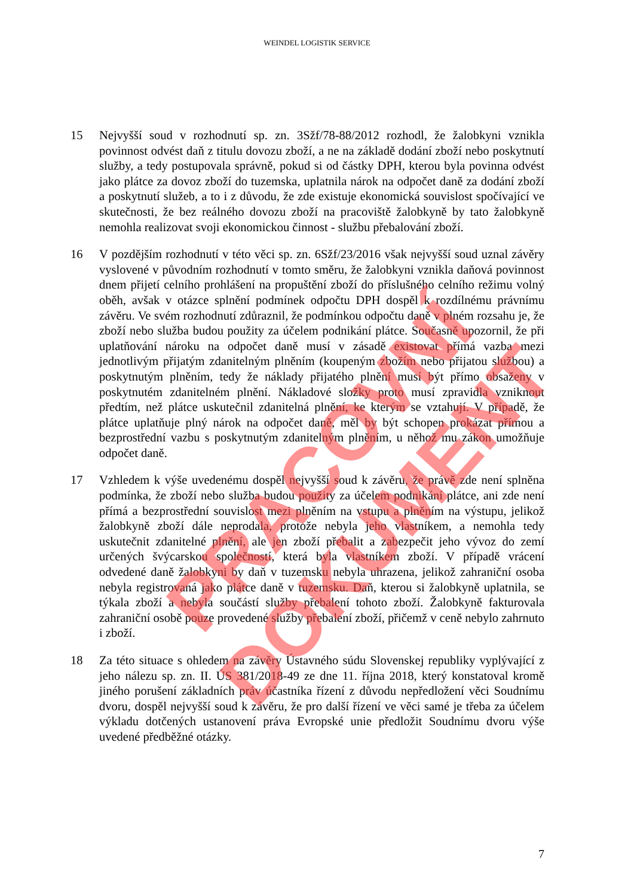WEINDEL LOGISTIK SERVICE
15 Nejvyšší soud v rozhodnutí sp. zn. 3Sžf/78-88/2012 rozhodl, že žalobkyni vznikla povinnost odvést daň z titulu dovozu zboží, a ne na základě dodání zboží nebo poskytnutí služby, a tedy postupovala správně, pokud si od částky DPH, kterou byla povinna odvést jako plátce za dovoz zboží do tuzemska, uplatnila nárok na odpočet daně za dodání zboží a poskytnutí služeb, a to i z důvodu, že zde existuje ekonomická souvislost spočívající ve skutečnosti, že bez reálného dovozu zboží na pracoviště žalobkyně by tato žalobkyně nemohla realizovat svoji ekonomickou činnost - službu přebalování zboží.
16 V pozdějším rozhodnutí v této věci sp. zn. 6Sžf/23/2016 však nejvyšší soud uznal závěry vyslovené v původním rozhodnutí v tomto směru, že žalobkyni vznikla daňová povinnost dnem přijetí celního prohlášení na propuštění zboží do příslušného celního režimu volný oběh, avšak v otázce splnění podmínek odpočtu DPH dospěl k rozdílnému právnímu závěru. Ve svém rozhodnutí zdůraznil, že podmínkou odpočtu daně v plném rozsahu je, že zboží nebo služba budou použity za účelem podnikání plátce. Současně upozornil, že při uplatňování nároku na odpočet daně musí v zásadě existovat přímá vazba mezi jednotlivým přijatým zdanitelným plněním (koupeným zbožím nebo přijatou službou) a poskytnutým plněním, tedy že náklady přijatého plnění musí být přímo obsaženy v poskytnutém zdanitelném plnění. Nákladové složky proto musí zpravidla vzniknout předtím, než plátce uskutečnil zdanitelná plnění, ke kterým se vztahují. V případě, že plátce uplatňuje plný nárok na odpočet daně, měl by být schopen prokázat přímou a bezprostřední vazbu s poskytnutým zdanitelným plněním, u něhož mu zákon umožňuje odpočet daně.
17 Vzhledem k výše uvedenému dospěl nejvyšší soud k závěru, že právě zde není splněna podmínka, že zboží nebo služba budou použity za účelem podnikání plátce, ani zde není přímá a bezprostřední souvislost mezi plněním na vstupu a plněním na výstupu, jelikož žalobkyně zboží dále neprodala, protože nebyla jeho vlastníkem, a nemohla tedy uskutečnit zdanitelné plnění, ale jen zboží přebalit a zabezpečit jeho vývoz do zemí určených švýcarskou společností, která byla vlastníkem zboží. V případě vrácení odvedené daně žalobkyni by daň v tuzemsku nebyla uhrazena, jelikož zahraniční osoba nebyla registrovaná jako plátce daně v tuzemsku. Daň, kterou si žalobkyně uplatnila, se týkala zboží a nebyla součástí služby přebalení tohoto zboží. Žalobkyně fakturovala zahraniční osobě pouze provedené služby přebalení zboží, přičemž v ceně nebylo zahrnuto i zboží.
18 Za této situace s ohledem na závěry Ústavného súdu Slovenskej republiky vyplývající z jeho nálezu sp. zn. II. ÚS 381/2018-49 ze dne 11. října 2018, který konstatoval kromě jiného porušení základních práv účastníka řízení z důvodu nepředložení věci Soudnímu dvoru, dospěl nejvyšší soud k závěru, že pro další řízení ve věci samé je třeba za účelem výkladu dotčených ustanovení práva Evropské unie předložit Soudnímu dvoru výše uvedené předběžné otázky.
7
PRACOVNÍ DOKUMENT